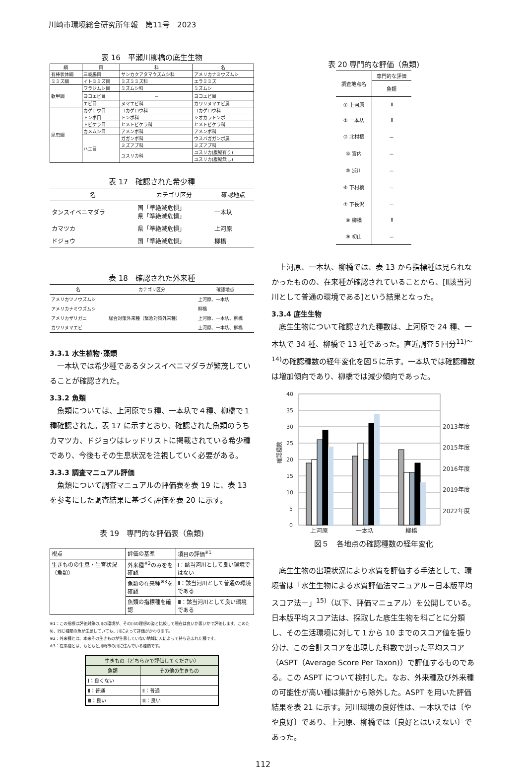川崎市環境総合研究所年報　第11号　2023
表 16　平瀬川柳橋の底生生物
| 綱 | 目 | 科 | 名 |
| --- | --- | --- | --- |
| 有棒状体綱 | 三岐腸目 | サンカクアタマウズムシ科 | アメリカナミウズムシ |
| ミミズ綱 | イトミミズ目 | ミズミミズ科 | エラミミズ |
| 軟甲綱 | ワラジムシ目 | ミズムシ科 | ミズムシ |
| | ヨコエビ目 | － | ヨコエビ目 |
| | エビ目 | ヌマエビ科 | カワリヌマエビ属 |
| 昆虫綱 | カゲロウ目 | コカゲロウ科 | コカゲロウ科 |
| | トンボ目 | トンボ科 | シオカラトンボ |
| | トビケラ目 | ヒメトビケラ科 | ヒメトビケラ科 |
| | カメムシ目 | アメンボ科 | アメンボ科 |
| | ハエ目 | ガガンボ科 | ウスバガガンボ属 |
| | | ミズアブ科 | ミズアブ科 |
| | | ユスリカ科 | ユスリカ(腹鰓有り) |
| | | | ユスリカ(腹鰓無し) |
表 17　確認された希少種
| 名 | カテゴリ区分 | 確認地点 |
| --- | --- | --- |
| タンスイベニマダラ | 国「準絶滅危惧」 県「準絶滅危惧」 | 一本圦 |
| カマツカ | 県「準絶滅危惧」 | 上河原 |
| ドジョウ | 国「準絶滅危惧」 | 柳橋 |
表 18　確認された外来種
| 名 | カテゴリ区分 | 確認地点 |
| --- | --- | --- |
| アメリカツノウズムシ | | 上河原、一本圦 |
| アメリカナミウズムシ | | 柳橋 |
| アメリカザリガニ | 総合対策外来種（緊急対策外来種） | 上河原、一本圦、柳橋 |
| カワリヌマエビ | | 上河原、一本圦、柳橋 |
3.3.1 水生植物･藻類
一本圦では希少種であるタンスイベニマダラが繁茂していることが確認された。
3.3.2 魚類
魚類については、上河原で５種、一本圦で４種、柳橋で１種確認された。表 17 に示すとおり、確認された魚類のうちカマツカ、ドジョウはレッドリストに掲載されている希少種であり、今後もその生息状況を注視していく必要がある。
3.3.3 調査マニュアル評価
魚類について調査マニュアルの評価表を表 19 に、表 13 を参考にした調査結果に基づく評価を表 20 に示す。
表 19　専門的な評価表（魚類)
| 視点 | 評価の基準 | 項目の評価<sup>※1</sup> |
| 生きものの生息・生育状況（魚類） | 外来種<sup>※2</sup>のみをを確認 | Ⅰ：該当河川として良い環境ではない |
| | 魚類の在来種<sup>※3</sup>を確認 | Ⅱ：該当河川として普通の環境である |
| | 魚類の指標種を確認 | Ⅲ：該当河川として良い環境である |
※1：この指標は評価対象の川の環境が、その川の理想の姿と比較して現在は良いか悪いかで評価します。このため、同じ種類の魚が生息していても、川によって評価がかわります。
※2：外来種とは、本来その生きものが生息していない地域に人によって持ち込まれた種です。
※3：在来種とは、もともと川崎市の川に住んでいる種類です。
| 生きもの（どちらかで評価してください） | |
| 魚類 | その他の生きもの |
| Ⅰ：良くない | |
| Ⅱ：普通 | Ⅱ：普通 |
| Ⅲ：良い | Ⅲ：良い |
表 20 専門的な評価（魚類)
| 調査地点名 | 専門的な評価 |
| | 魚類 |
| ① 上河原 | Ⅱ |
| ② 一本圦 | Ⅱ |
| ③ 北村橋 | － |
| ④ 宮内 | － |
| ⑤ 渋川 | － |
| ⑥ 下村橋 | － |
| ⑦ 下長沢 | － |
| ⑧ 柳橋 | Ⅱ |
| ⑨ 初山 | － |
上河原、一本圦、柳橋では、表 13 から指標種は見られなかったものの、在来種が確認されていることから、[Ⅱ該当河川として普通の環境である]という結果となった。
3.3.4 底生生物
底生生物について確認された種数は、上河原で 24 種、一本圦で 34 種、柳橋で 13 種であった。直近調査５回分<sup>11)～14)</sup>の確認種数の経年変化を図５に示す。一本圦では確認種数は増加傾向であり、柳橋では減少傾向であった。
40
35
30
25
20
15
10
5
0
確認種数
上河原
一本圦
柳橋
2013年度
2015年度
2016年度
2019年度
2022年度
図５　各地点の確認種数の経年変化
底生生物の出現状況により水質を評価する手法として、環境省は「水生生物による水質評価法マニュアル－日本版平均スコア法－」<sup>15)</sup>（以下、評価マニュアル）を公開している。日本版平均スコア法は、採取した底生生物を科ごとに分類し、その生活環境に対して１から 10 までのスコア値を振り分け、この合計スコアを出現した科数で割った平均スコア（ASPT（Average Score Per Taxon)）で評価するものである。この ASPT について検討した。なお、外来種及び外来種の可能性が高い種は集計から除外した。ASPT を用いた評価結果を表 21 に示す。河川環境の良好性は、一本圦では〔やや良好〕であり、上河原、柳橋では〔良好とはいえない〕であった。
112